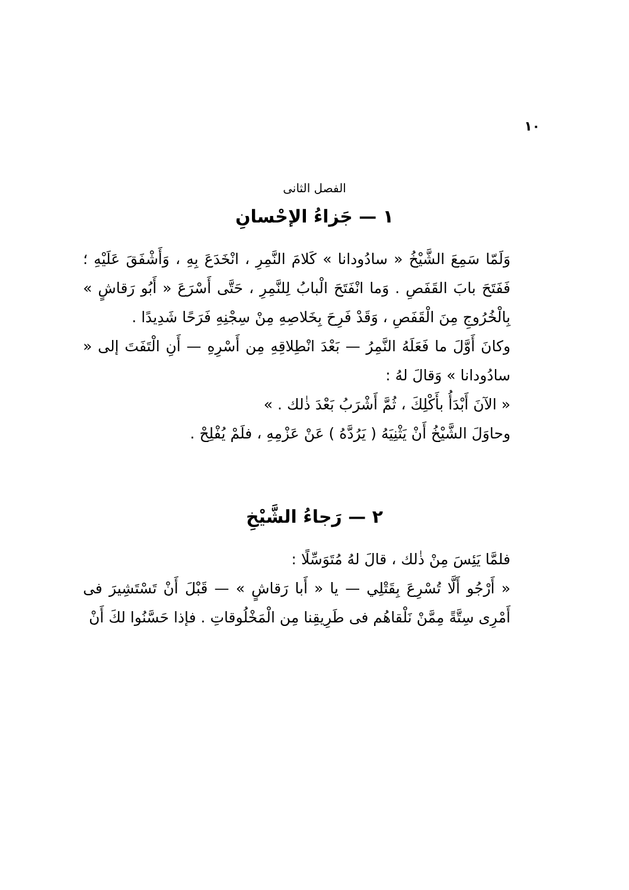١٠
الفصل الثانى
١ — جَزاءُ الإحْسانِ
وَلَمّا سَمِعَ الشَّيْخُ « سادُودانا » كَلامَ النَّمِرِ ، انْخَدَعَ بِهِ ، وَأَشْفَقَ عَلَيْهِ ؛ فَفَتَحَ بابَ القَفَصِ . وَما انْفَتَحَ الْبابُ لِلنَّمِرِ ، حَتَّى أَسْرَعَ « أَبُو رَقاشٍ » بِالْخُرُوجِ مِنَ الْقَفَصِ ، وَقَدْ فَرِحَ بِخَلاصِهِ مِنْ سِجْنِهِ فَرَحًا شَدِيدًا .
وكانَ أَوَّلَ ما فَعَلَهُ النَّمِرُ — بَعْدَ انْطِلاقِهِ مِن أَسْرِهِ — أَنِ الْتَفَتَ إلى « سادُودانا » وَقالَ لهُ :
« الآنَ أَبْدَأُ بأَكْلِكَ ، ثُمَّ أَشْرَبُ بَعْدَ ذٰلك . »
وحاوَلَ الشَّيْخُ أَنْ يَثْنِيَهُ ( يَرُدَّهُ ) عَنْ عَزْمِهِ ، فلَمْ يُفْلِحْ .
٢ — رَجاءُ الشَّيْخِ
فلمَّا يَئِسَ مِنْ ذٰلك ، قالَ لهُ مُتَوَسِّلًا :
« أَرْجُو أَلَّا تُسْرِعَ بِقَتْلِي — يا « أَبا رَقاشٍ » — قَبْلَ أَنْ تَسْتَشِيرَ فى أَمْرِى سِتَّةً مِمَّنْ نَلْقاهُم فى طَرِيقِنا مِن الْمَخْلُوقاتِ . فإذا حَسَّنُوا لكَ أَنْ